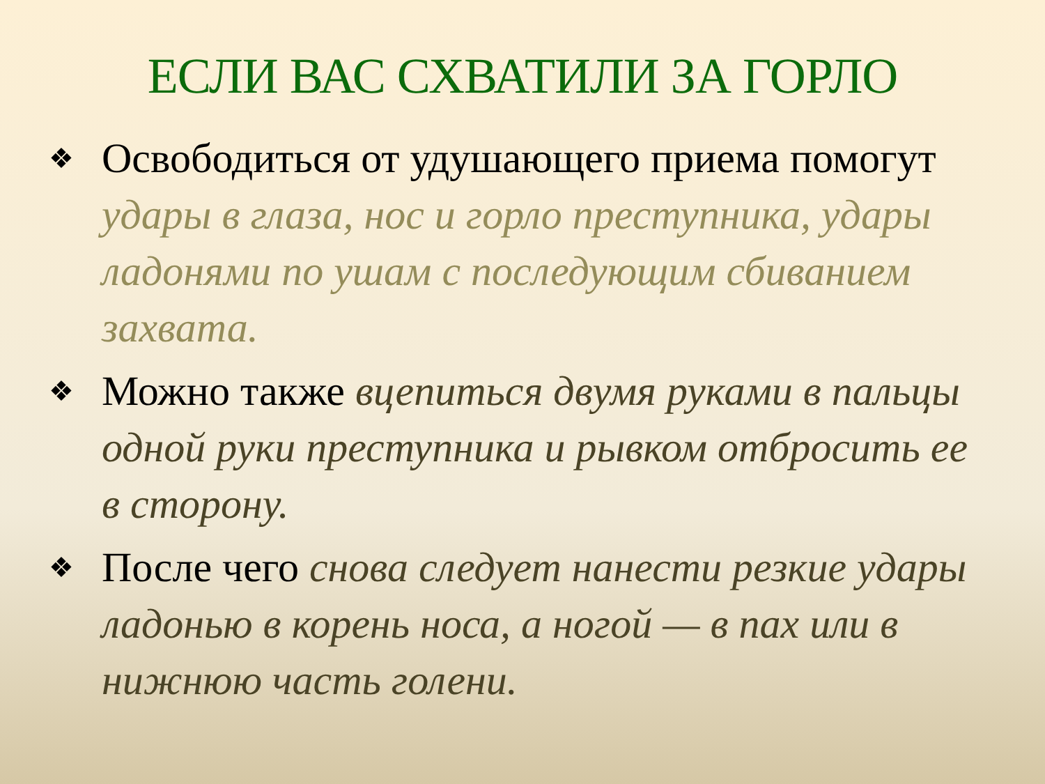ЕСЛИ ВАС СХВАТИЛИ ЗА ГОРЛО
❖ Освободиться от удушающего приема помогут удары в глаза, нос и горло преступника, удары ладонями по ушам с последующим сбиванием захвата.
❖ Можно также вцепиться двумя руками в пальцы одной руки преступника и рывком отбросить ее в сторону.
❖ После чего снова следует нанести резкие удары ладонью в корень носа, а ногой — в пах или в нижнюю часть голени.